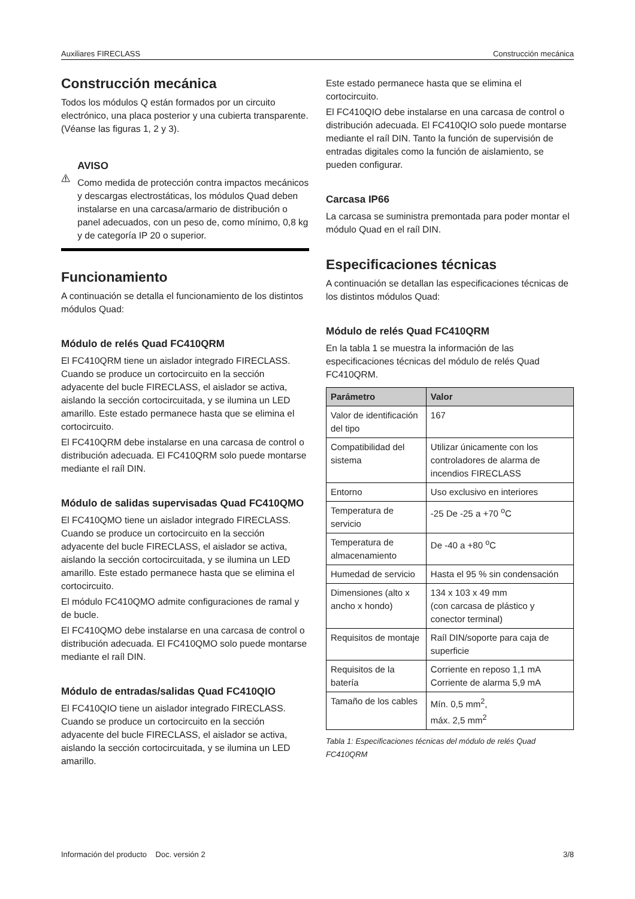Auxiliares FIRECLASS Construcción mecánica
Construcción mecánica
Todos los módulos Q están formados por un circuito electrónico, una placa posterior y una cubierta transparente. (Véanse las figuras 1, 2 y 3).
AVISO
Como medida de protección contra impactos mecánicos y descargas electrostáticas, los módulos Quad deben instalarse en una carcasa/armario de distribución o panel adecuados, con un peso de, como mínimo, 0,8 kg y de categoría IP 20 o superior.
Funcionamiento
A continuación se detalla el funcionamiento de los distintos módulos Quad:
Módulo de relés Quad FC410QRM
El FC410QRM tiene un aislador integrado FIRECLASS. Cuando se produce un cortocircuito en la sección adyacente del bucle FIRECLASS, el aislador se activa, aislando la sección cortocircuitada, y se ilumina un LED amarillo. Este estado permanece hasta que se elimina el cortocircuito.
El FC410QRM debe instalarse en una carcasa de control o distribución adecuada. El FC410QRM solo puede montarse mediante el raíl DIN.
Módulo de salidas supervisadas Quad FC410QMO
El FC410QMO tiene un aislador integrado FIRECLASS. Cuando se produce un cortocircuito en la sección adyacente del bucle FIRECLASS, el aislador se activa, aislando la sección cortocircuitada, y se ilumina un LED amarillo. Este estado permanece hasta que se elimina el cortocircuito.
El módulo FC410QMO admite configuraciones de ramal y de bucle.
El FC410QMO debe instalarse en una carcasa de control o distribución adecuada. El FC410QMO solo puede montarse mediante el raíl DIN.
Módulo de entradas/salidas Quad FC410QIO
El FC410QIO tiene un aislador integrado FIRECLASS. Cuando se produce un cortocircuito en la sección adyacente del bucle FIRECLASS, el aislador se activa, aislando la sección cortocircuitada, y se ilumina un LED amarillo.
Este estado permanece hasta que se elimina el cortocircuito.
El FC410QIO debe instalarse en una carcasa de control o distribución adecuada. El FC410QIO solo puede montarse mediante el raíl DIN. Tanto la función de supervisión de entradas digitales como la función de aislamiento, se pueden configurar.
Carcasa IP66
La carcasa se suministra premontada para poder montar el módulo Quad en el raíl DIN.
Especificaciones técnicas
A continuación se detallan las especificaciones técnicas de los distintos módulos Quad:
Módulo de relés Quad FC410QRM
En la tabla 1 se muestra la información de las especificaciones técnicas del módulo de relés Quad FC410QRM.
| Parámetro | Valor |
| --- | --- |
| Valor de identificación del tipo | 167 |
| Compatibilidad del sistema | Utilizar únicamente con los controladores de alarma de incendios FIRECLASS |
| Entorno | Uso exclusivo en interiores |
| Temperatura de servicio | -25 De -25 a +70 <sup>o</sup>C |
| Temperatura de almacenamiento | De -40 a +80 <sup>o</sup>C |
| Humedad de servicio | Hasta el 95 % sin condensación |
| Dimensiones (alto x ancho x hondo) | 134 x 103 x 49 mm (con carcasa de plástico y conector terminal) |
| Requisitos de montaje | Raíl DIN/soporte para caja de superficie |
| Requisitos de la batería | Corriente en reposo 1,1 mA Corriente de alarma 5,9 mA |
| Tamaño de los cables | Mín. 0,5 mm<sup>2</sup>, máx. 2,5 mm<sup>2</sup> |
Tabla 1: Especificaciones técnicas del módulo de relés Quad FC410QRM
Información del producto Doc. versión 2 3/8